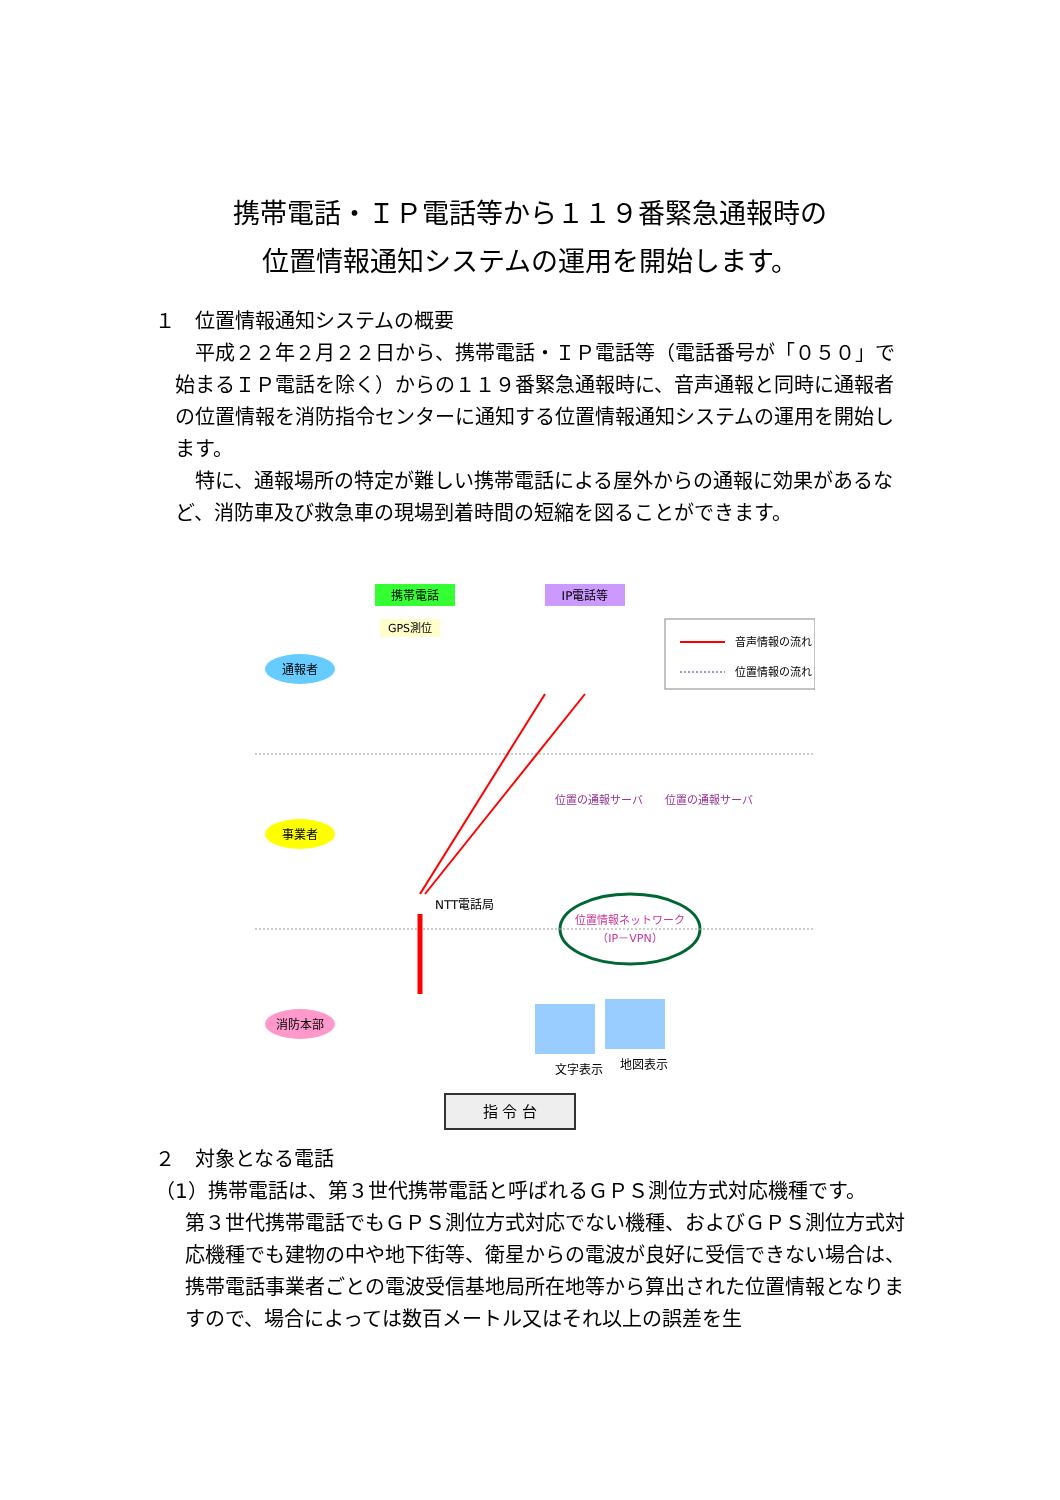携帯電話・ＩＰ電話等から１１９番緊急通報時の
位置情報通知システムの運用を開始します。
１　位置情報通知システムの概要
　平成２２年２月２２日から、携帯電話・ＩＰ電話等（電話番号が「０５０」で始まるＩＰ電話を除く）からの１１９番緊急通報時に、音声通報と同時に通報者の位置情報を消防指令センターに通知する位置情報通知システムの運用を開始します。
　特に、通報場所の特定が難しい携帯電話による屋外からの通報に効果があるなど、消防車及び救急車の現場到着時間の短縮を図ることができます。
携帯電話
IP電話等
GPS測位
音声情報の流れ
位置情報の流れ
通報者
事業者
NTT電話局
位置の通報サーバ
位置の通報サーバ
位置情報ネットワーク
（IP－VPN）
消防本部
文字表示
地図表示
指 令 台
２　対象となる電話
（1）携帯電話は、第３世代携帯電話と呼ばれるＧＰＳ測位方式対応機種です。
第３世代携帯電話でもＧＰＳ測位方式対応でない機種、およびＧＰＳ測位方式対応機種でも建物の中や地下街等、衛星からの電波が良好に受信できない場合は、携帯電話事業者ごとの電波受信基地局所在地等から算出された位置情報となりますので、場合によっては数百メートル又はそれ以上の誤差を生